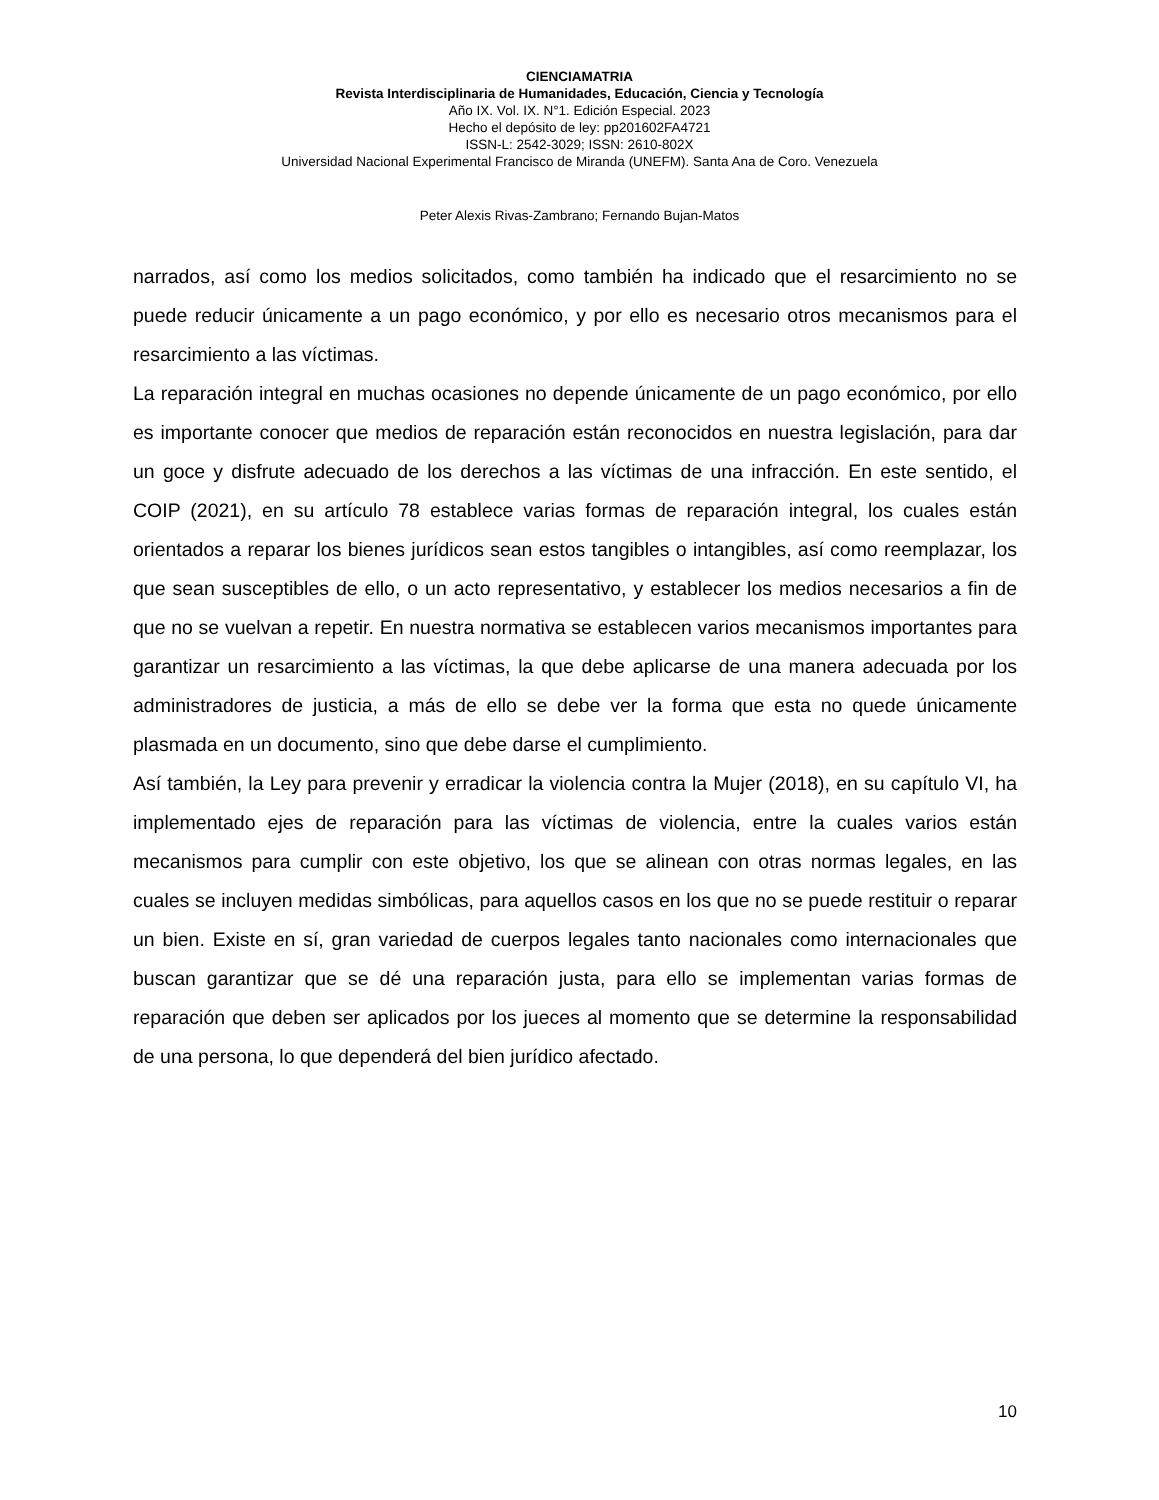CIENCIAMATRIA
Revista Interdisciplinaria de Humanidades, Educación, Ciencia y Tecnología
Año IX. Vol. IX. N°1. Edición Especial. 2023
Hecho el depósito de ley: pp201602FA4721
ISSN-L: 2542-3029; ISSN: 2610-802X
Universidad Nacional Experimental Francisco de Miranda (UNEFM). Santa Ana de Coro. Venezuela
Peter Alexis Rivas-Zambrano; Fernando Bujan-Matos
narrados, así como los medios solicitados, como también ha indicado que el resarcimiento no se puede reducir únicamente a un pago económico, y por ello es necesario otros mecanismos para el resarcimiento a las víctimas.
La reparación integral en muchas ocasiones no depende únicamente de un pago económico, por ello es importante conocer que medios de reparación están reconocidos en nuestra legislación, para dar un goce y disfrute adecuado de los derechos a las víctimas de una infracción. En este sentido, el COIP (2021), en su artículo 78 establece varias formas de reparación integral, los cuales están orientados a reparar los bienes jurídicos sean estos tangibles o intangibles, así como reemplazar, los que sean susceptibles de ello, o un acto representativo, y establecer los medios necesarios a fin de que no se vuelvan a repetir. En nuestra normativa se establecen varios mecanismos importantes para garantizar un resarcimiento a las víctimas, la que debe aplicarse de una manera adecuada por los administradores de justicia, a más de ello se debe ver la forma que esta no quede únicamente plasmada en un documento, sino que debe darse el cumplimiento.
Así también, la Ley para prevenir y erradicar la violencia contra la Mujer (2018), en su capítulo VI, ha implementado ejes de reparación para las víctimas de violencia, entre la cuales varios están mecanismos para cumplir con este objetivo, los que se alinean con otras normas legales, en las cuales se incluyen medidas simbólicas, para aquellos casos en los que no se puede restituir o reparar un bien. Existe en sí, gran variedad de cuerpos legales tanto nacionales como internacionales que buscan garantizar que se dé una reparación justa, para ello se implementan varias formas de reparación que deben ser aplicados por los jueces al momento que se determine la responsabilidad de una persona, lo que dependerá del bien jurídico afectado.
10